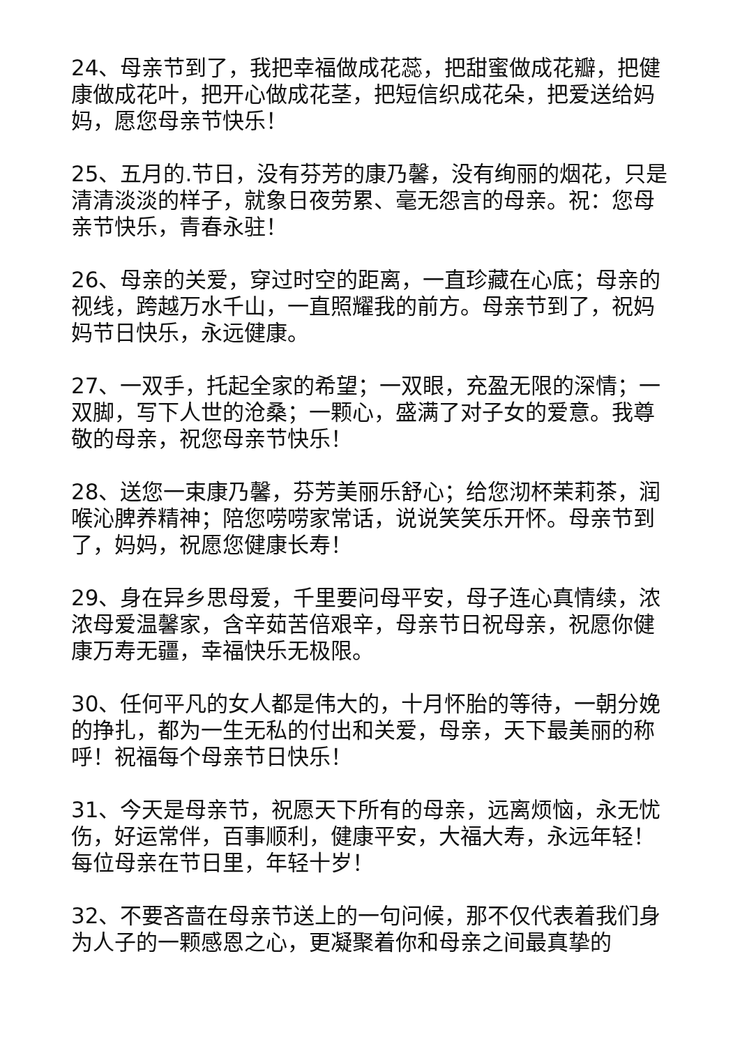24、母亲节到了，我把幸福做成花蕊，把甜蜜做成花瓣，把健康做成花叶，把开心做成花茎，把短信织成花朵，把爱送给妈妈，愿您母亲节快乐！
25、五月的.节日，没有芬芳的康乃馨，没有绚丽的烟花，只是清清淡淡的样子，就象日夜劳累、毫无怨言的母亲。祝：您母亲节快乐，青春永驻！
26、母亲的关爱，穿过时空的距离，一直珍藏在心底；母亲的视线，跨越万水千山，一直照耀我的前方。母亲节到了，祝妈妈节日快乐，永远健康。
27、一双手，托起全家的希望；一双眼，充盈无限的深情；一双脚，写下人世的沧桑；一颗心，盛满了对子女的爱意。我尊敬的母亲，祝您母亲节快乐！
28、送您一束康乃馨，芬芳美丽乐舒心；给您沏杯茉莉茶，润喉沁脾养精神；陪您唠唠家常话，说说笑笑乐开怀。母亲节到了，妈妈，祝愿您健康长寿！
29、身在异乡思母爱，千里要问母平安，母子连心真情续，浓浓母爱温馨家，含辛茹苦倍艰辛，母亲节日祝母亲，祝愿你健康万寿无疆，幸福快乐无极限。
30、任何平凡的女人都是伟大的，十月怀胎的等待，一朝分娩的挣扎，都为一生无私的付出和关爱，母亲，天下最美丽的称呼！祝福每个母亲节日快乐！
31、今天是母亲节，祝愿天下所有的母亲，远离烦恼，永无忧伤，好运常伴，百事顺利，健康平安，大福大寿，永远年轻！每位母亲在节日里，年轻十岁！
32、不要吝啬在母亲节送上的一句问候，那不仅代表着我们身为人子的一颗感恩之心，更凝聚着你和母亲之间最真挚的